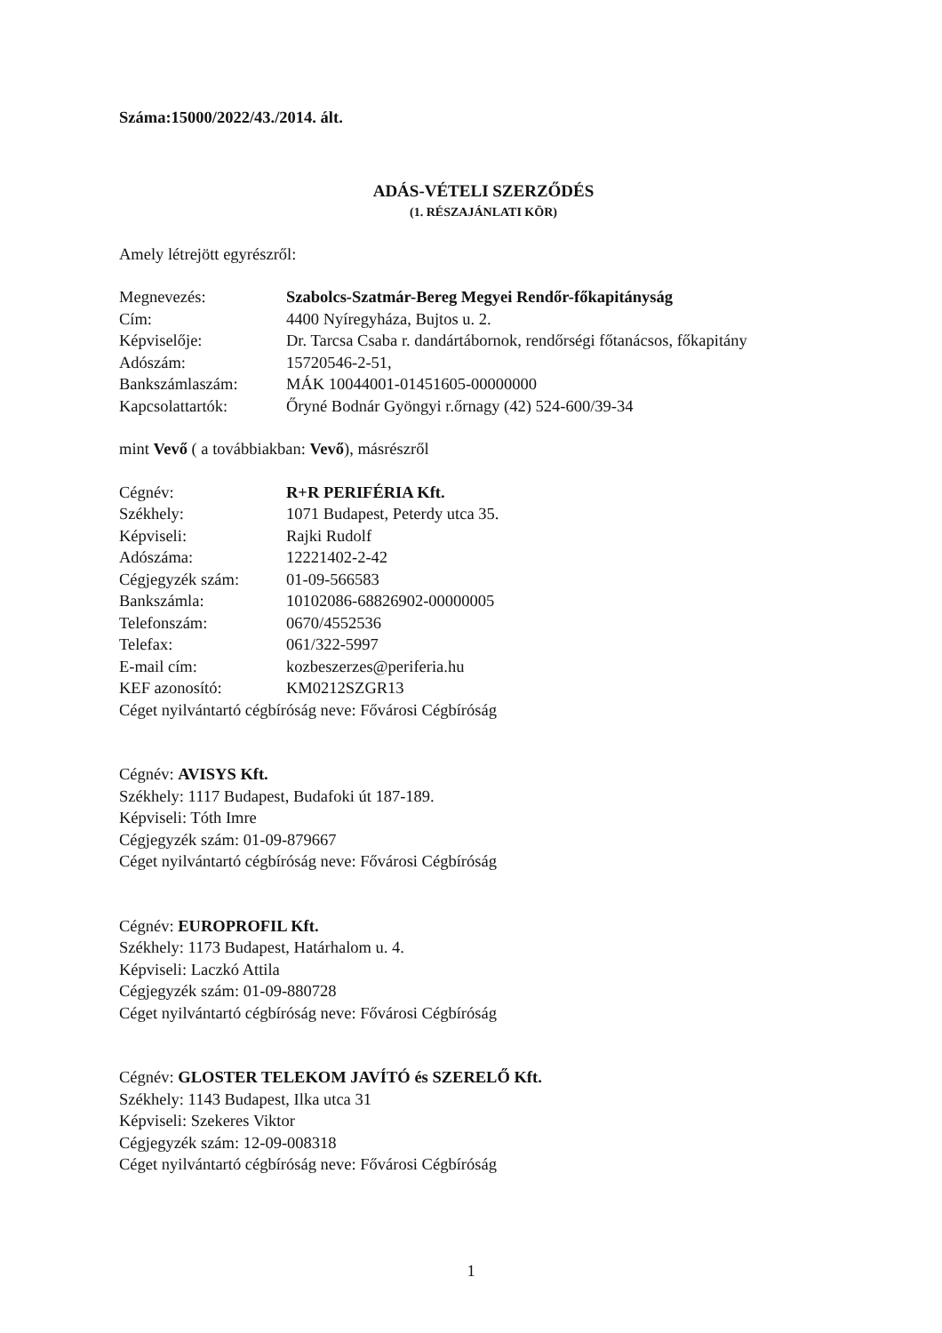Száma:15000/2022/43./2014. ált.
ADÁS-VÉTELI SZERZŐDÉS
(1. RÉSZAJÁNLATI KÖR)
Amely létrejött egyrészről:
| Megnevezés: | Szabolcs-Szatmár-Bereg Megyei Rendőr-főkapitányság |
| Cím: | 4400 Nyíregyháza, Bujtos u. 2. |
| Képviselője: | Dr. Tarcsa Csaba r. dandártábornok, rendőrségi főtanácsos, főkapitány |
| Adószám: | 15720546-2-51, |
| Bankszámlaszám: | MÁK 10044001-01451605-00000000 |
| Kapcsolattartók: | Őryné Bodnár Gyöngyi r.őrnagy (42) 524-600/39-34 |
mint Vevő ( a továbbiakban: Vevő), másrészről
| Cégnév: | R+R PERIFÉRIA Kft. |
| Székhely: | 1071 Budapest, Peterdy utca 35. |
| Képviseli: | Rajki Rudolf |
| Adószáma: | 12221402-2-42 |
| Cégjegyzék szám: | 01-09-566583 |
| Bankszámla: | 10102086-68826902-00000005 |
| Telefonszám: | 0670/4552536 |
| Telefax: | 061/322-5997 |
| E-mail cím: | kozbeszerzes@periferia.hu |
| KEF azonosító: | KM0212SZGR13 |
Céget nyilvántartó cégbíróság neve: Fővárosi Cégbíróság
Cégnév: AVISYS Kft.
Székhely: 1117 Budapest, Budafoki út 187-189.
Képviseli: Tóth Imre
Cégjegyzék szám: 01-09-879667
Céget nyilvántartó cégbíróság neve: Fővárosi Cégbíróság
Cégnév: EUROPROFIL Kft.
Székhely: 1173 Budapest, Határhalom u. 4.
Képviseli: Laczkó Attila
Cégjegyzék szám: 01-09-880728
Céget nyilvántartó cégbíróság neve: Fővárosi Cégbíróság
Cégnév: GLOSTER TELEKOM JAVÍTÓ és SZERELŐ Kft.
Székhely: 1143 Budapest, Ilka utca 31
Képviseli: Szekeres Viktor
Cégjegyzék szám: 12-09-008318
Céget nyilvántartó cégbíróság neve: Fővárosi Cégbíróság
1